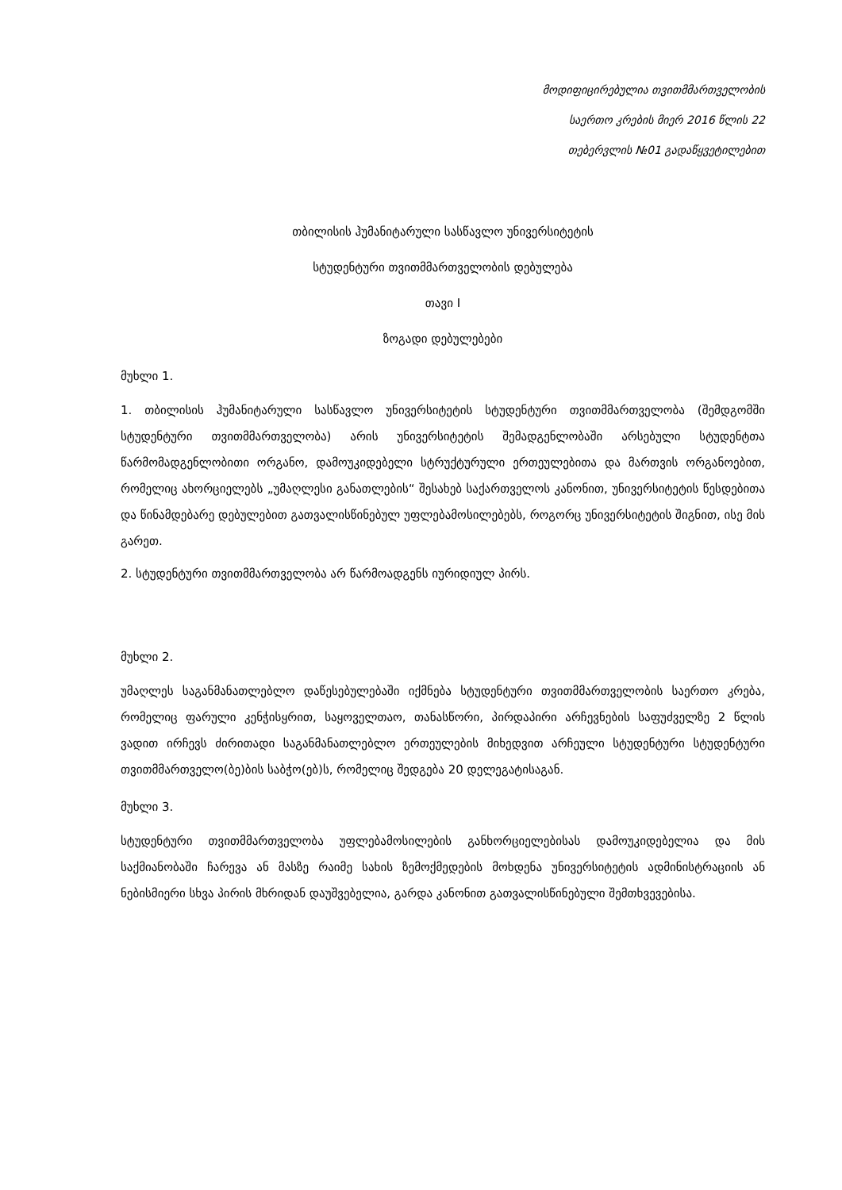მოდიფიცირებულია თვითმმართველობის
საერთო კრების მიერ 2016 წლის 22
თებერვლის №01 გადაწყვეტილებით
თბილისის ჰუმანიტარული სასწავლო უნივერსიტეტის
სტუდენტური თვითმმართველობის დებულება
თავი I
ზოგადი დებულებები
მუხლი 1.
1. თბილისის ჰუმანიტარული სასწავლო უნივერსიტეტის სტუდენტური თვითმმართველობა (შემდგომში სტუდენტური თვითმმართველობა) არის უნივერსიტეტის შემადგენლობაში არსებული სტუდენტთა წარმომადგენლობითი ორგანო, დამოუკიდებელი სტრუქტურული ერთეულებითა და მართვის ორგანოებით, რომელიც ახორციელებს „უმაღლესი განათლების“ შესახებ საქართველოს კანონით, უნივერსიტეტის წესდებითა და წინამდებარე დებულებით გათვალისწინებულ უფლებამოსილებებს, როგორც უნივერსიტეტის შიგნით, ისე მის გარეთ.
2. სტუდენტური თვითმმართველობა არ წარმოადგენს იურიდიულ პირს.
მუხლი 2.
უმაღლეს საგანმანათლებლო დაწესებულებაში იქმნება სტუდენტური თვითმმართველობის საერთო კრება, რომელიც ფარული კენჭისყრით, საყოველთაო, თანასწორი, პირდაპირი არჩევნების საფუძველზე 2 წლის ვადით ირჩევს ძირითადი საგანმანათლებლო ერთეულების მიხედვით არჩეული სტუდენტური სტუდენტური თვითმმართველო(ბე)ბის საბჭო(ებ)ს, რომელიც შედგება 20 დელეგატისაგან.
მუხლი 3.
სტუდენტური თვითმმართველობა უფლებამოსილების განხორციელებისას დამოუკიდებელია და მის საქმიანობაში ჩარევა ან მასზე რაიმე სახის ზემოქმედების მოხდენა უნივერსიტეტის ადმინისტრაციის ან ნებისმიერი სხვა პირის მხრიდან დაუშვებელია, გარდა კანონით გათვალისწინებული შემთხვევებისა.